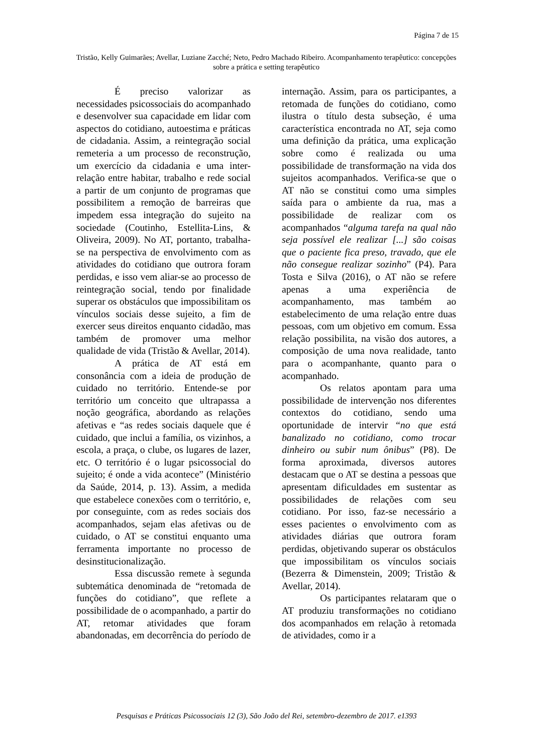Página 7 de 15
Tristão, Kelly Guimarães; Avellar, Luziane Zacché; Neto, Pedro Machado Ribeiro. Acompanhamento terapêutico: concepções sobre a prática e setting terapêutico
É preciso valorizar as necessidades psicossociais do acompanhado e desenvolver sua capacidade em lidar com aspectos do cotidiano, autoestima e práticas de cidadania. Assim, a reintegração social remeteria a um processo de reconstrução, um exercício da cidadania e uma inter-relação entre habitar, trabalho e rede social a partir de um conjunto de programas que possibilitem a remoção de barreiras que impedem essa integração do sujeito na sociedade (Coutinho, Estellita-Lins, & Oliveira, 2009). No AT, portanto, trabalha-se na perspectiva de envolvimento com as atividades do cotidiano que outrora foram perdidas, e isso vem aliar-se ao processo de reintegração social, tendo por finalidade superar os obstáculos que impossibilitam os vínculos sociais desse sujeito, a fim de exercer seus direitos enquanto cidadão, mas também de promover uma melhor qualidade de vida (Tristão & Avellar, 2014).
A prática de AT está em consonância com a ideia de produção de cuidado no território. Entende-se por território um conceito que ultrapassa a noção geográfica, abordando as relações afetivas e “as redes sociais daquele que é cuidado, que inclui a família, os vizinhos, a escola, a praça, o clube, os lugares de lazer, etc. O território é o lugar psicossocial do sujeito; é onde a vida acontece” (Ministério da Saúde, 2014, p. 13). Assim, a medida que estabelece conexões com o território, e, por conseguinte, com as redes sociais dos acompanhados, sejam elas afetivas ou de cuidado, o AT se constitui enquanto uma ferramenta importante no processo de desinstitucionalização.
Essa discussão remete à segunda subtemática denominada de “retomada de funções do cotidiano”, que reflete a possibilidade de o acompanhado, a partir do AT, retomar atividades que foram abandonadas, em decorrência do período de internação. Assim, para os participantes, a retomada de funções do cotidiano, como ilustra o título desta subseção, é uma característica encontrada no AT, seja como uma definição da prática, uma explicação sobre como é realizada ou uma possibilidade de transformação na vida dos sujeitos acompanhados. Verifica-se que o AT não se constitui como uma simples saída para o ambiente da rua, mas a possibilidade de realizar com os acompanhados “alguma tarefa na qual não seja possível ele realizar [...] são coisas que o paciente fica preso, travado, que ele não consegue realizar sozinho” (P4). Para Tosta e Silva (2016), o AT não se refere apenas a uma experiência de acompanhamento, mas também ao estabelecimento de uma relação entre duas pessoas, com um objetivo em comum. Essa relação possibilita, na visão dos autores, a composição de uma nova realidade, tanto para o acompanhante, quanto para o acompanhado.
Os relatos apontam para uma possibilidade de intervenção nos diferentes contextos do cotidiano, sendo uma oportunidade de intervir “no que está banalizado no cotidiano, como trocar dinheiro ou subir num ônibus” (P8). De forma aproximada, diversos autores destacam que o AT se destina a pessoas que apresentam dificuldades em sustentar as possibilidades de relações com seu cotidiano. Por isso, faz-se necessário a esses pacientes o envolvimento com as atividades diárias que outrora foram perdidas, objetivando superar os obstáculos que impossibilitam os vínculos sociais (Bezerra & Dimenstein, 2009; Tristão & Avellar, 2014).
Os participantes relataram que o AT produziu transformações no cotidiano dos acompanhados em relação à retomada de atividades, como ir a
Pesquisas e Práticas Psicossociais 12 (3), São João del Rei, setembro-dezembro de 2017. e1393